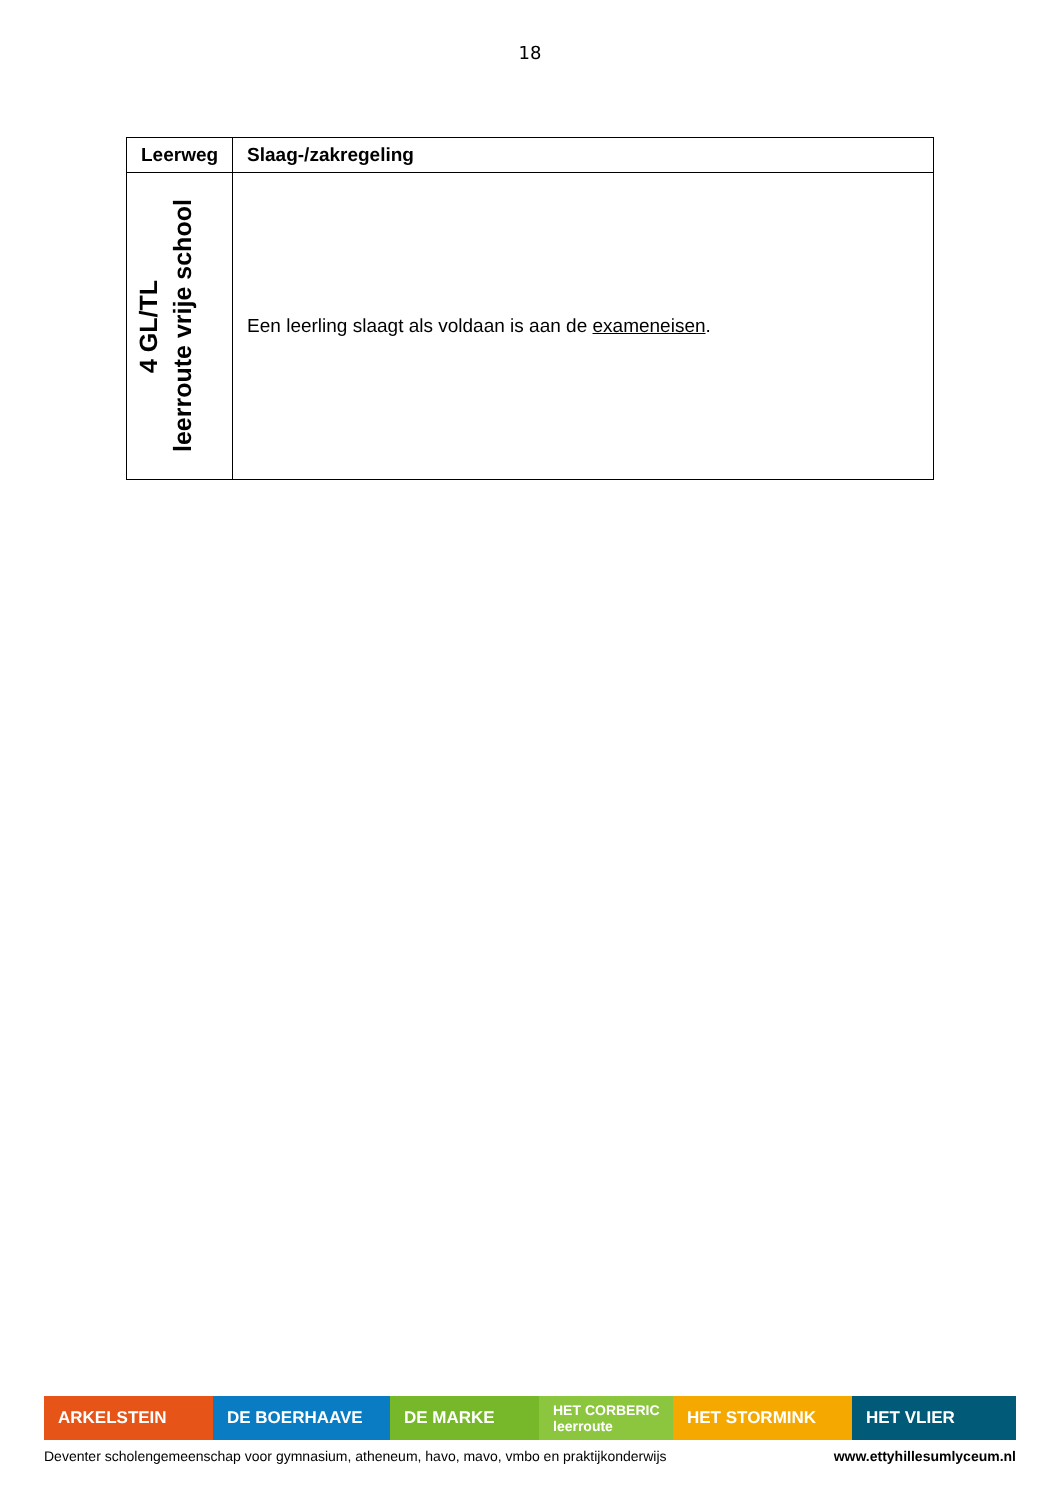18
| Leerweg | Slaag-/zakregeling |
| --- | --- |
| 4 GL/TL leerroute vrije school | Een leerling slaagt als voldaan is aan de exameneisen . |
ARKELSTEIN DE BOERHAAVE DE MARKE
HET CORBERIC leerroute
HET STORMINK HET VLIER
Deventer scholengemeenschap voor gymnasium, atheneum, havo, mavo, vmbo en praktijkonderwijs www.ettyhillesumlyceum.nl